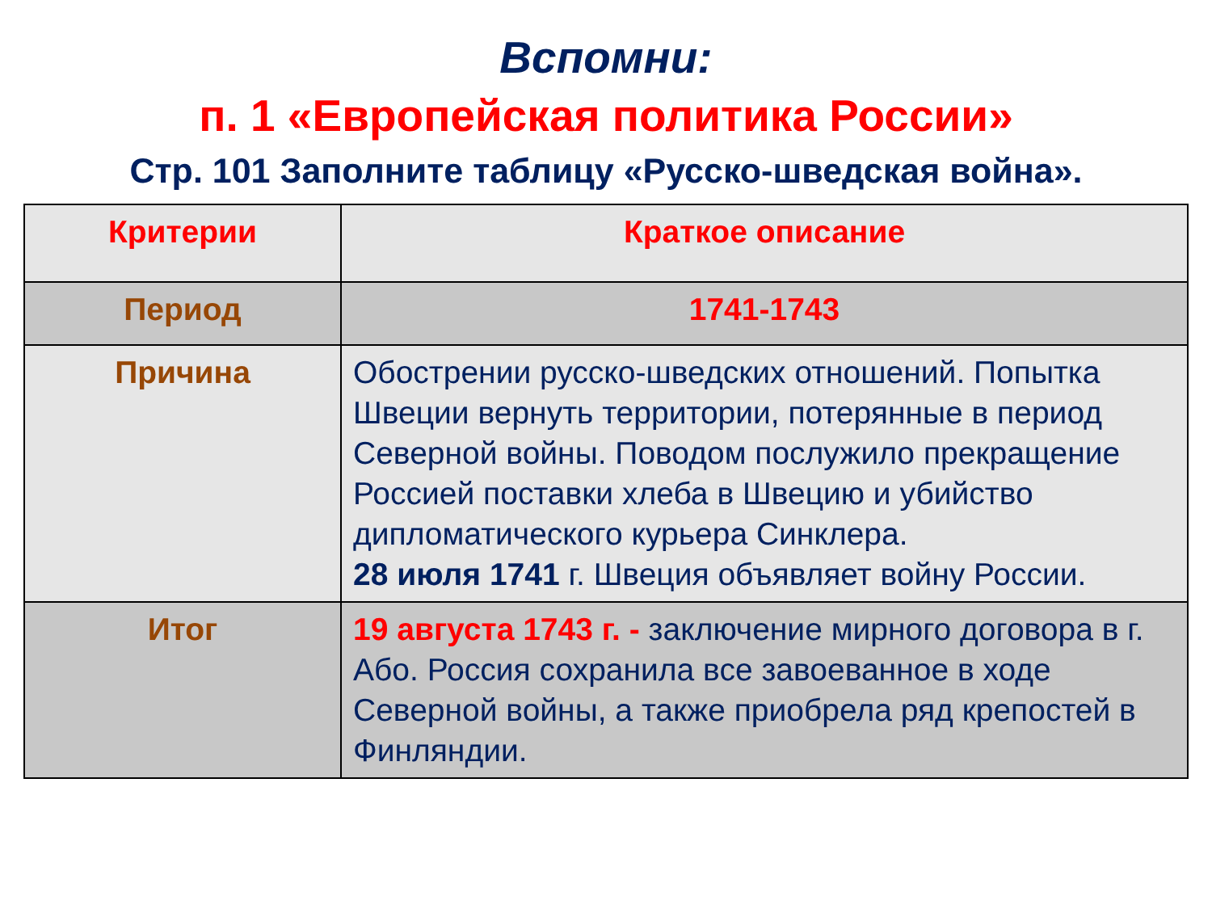Вспомни:
п. 1 «Европейская политика России»
Стр. 101 Заполните таблицу «Русско-шведская война».
| Критерии | Краткое описание |
| --- | --- |
| Период | 1741-1743 |
| Причина | Обострении русско-шведских отношений. Попытка Швеции вернуть территории, потерянные в период Северной войны. Поводом послужило прекращение Россией поставки хлеба в Швецию и убийство дипломатического курьера Синклера. 28 июля 1741 г. Швеция объявляет войну России. |
| Итог | 19 августа 1743 г. - заключение мирного договора в г. Або. Россия сохранила все завоеванное в ходе Северной войны, а также приобрела ряд крепостей в Финляндии. |